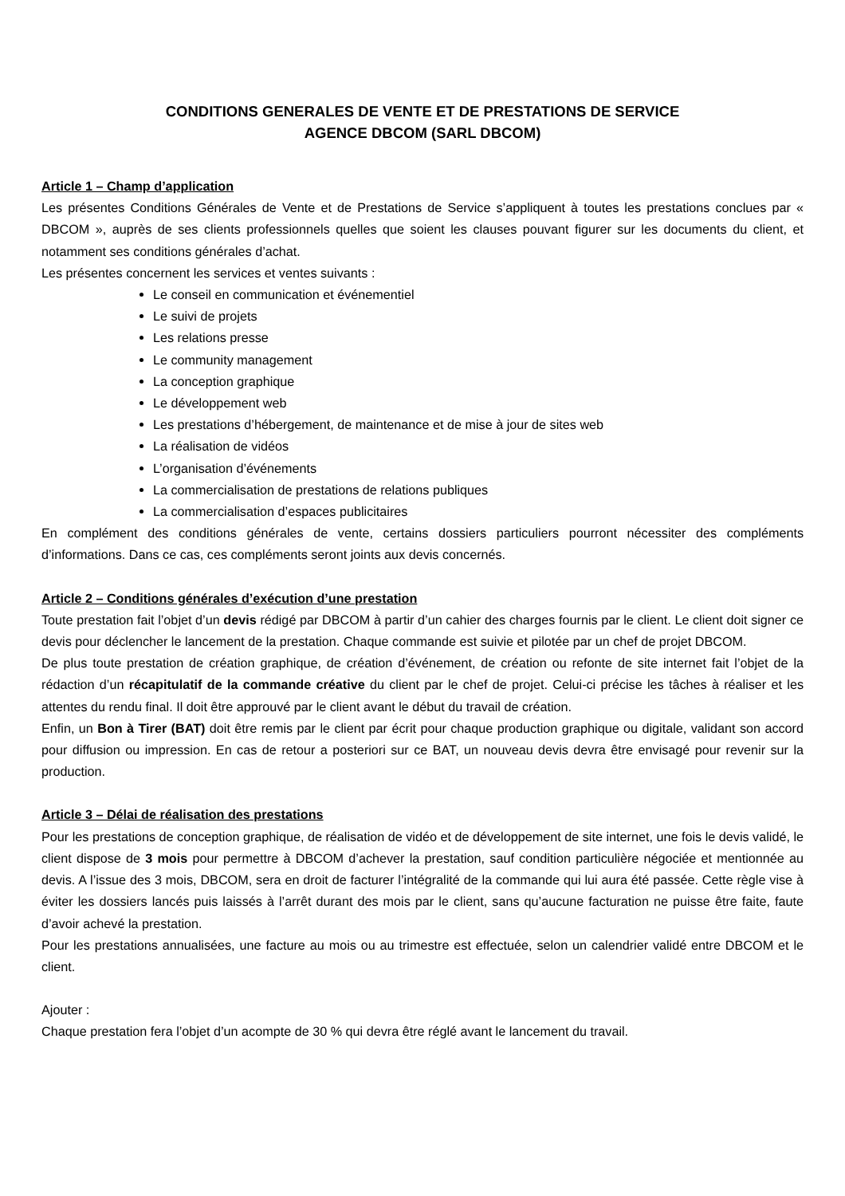CONDITIONS GENERALES DE VENTE ET DE PRESTATIONS DE SERVICE
AGENCE DBCOM (SARL DBCOM)
Article 1 – Champ d’application
Les présentes Conditions Générales de Vente et de Prestations de Service s’appliquent à toutes les prestations conclues par « DBCOM », auprès de ses clients professionnels quelles que soient les clauses pouvant figurer sur les documents du client, et notamment ses conditions générales d’achat.
Les présentes concernent les services et ventes suivants :
Le conseil en communication et événementiel
Le suivi de projets
Les relations presse
Le community management
La conception graphique
Le développement web
Les prestations d’hébergement, de maintenance et de mise à jour de sites web
La réalisation de vidéos
L’organisation d’événements
La commercialisation de prestations de relations publiques
La commercialisation d’espaces publicitaires
En complément des conditions générales de vente, certains dossiers particuliers pourront nécessiter des compléments d’informations. Dans ce cas, ces compléments seront joints aux devis concernés.
Article 2 – Conditions générales d’exécution d’une prestation
Toute prestation fait l’objet d’un devis rédigé par DBCOM à partir d’un cahier des charges fournis par le client. Le client doit signer ce devis pour déclencher le lancement de la prestation. Chaque commande est suivie et pilotée par un chef de projet DBCOM.
De plus toute prestation de création graphique, de création d’événement, de création ou refonte de site internet fait l’objet de la rédaction d’un récapitulatif de la commande créative du client par le chef de projet. Celui-ci précise les tâches à réaliser et les attentes du rendu final. Il doit être approuvé par le client avant le début du travail de création.
Enfin, un Bon à Tirer (BAT) doit être remis par le client par écrit pour chaque production graphique ou digitale, validant son accord pour diffusion ou impression. En cas de retour a posteriori sur ce BAT, un nouveau devis devra être envisagé pour revenir sur la production.
Article 3 – Délai de réalisation des prestations
Pour les prestations de conception graphique, de réalisation de vidéo et de développement de site internet, une fois le devis validé, le client dispose de 3 mois pour permettre à DBCOM d’achever la prestation, sauf condition particulière négociée et mentionnée au devis. A l’issue des 3 mois, DBCOM, sera en droit de facturer l’intégralité de la commande qui lui aura été passée. Cette règle vise à éviter les dossiers lancés puis laissés à l’arrêt durant des mois par le client, sans qu’aucune facturation ne puisse être faite, faute d’avoir achevé la prestation.
Pour les prestations annualisées, une facture au mois ou au trimestre est effectuée, selon un calendrier validé entre DBCOM et le client.
Ajouter :
Chaque prestation fera l’objet d’un acompte de 30 % qui devra être réglé avant le lancement du travail.